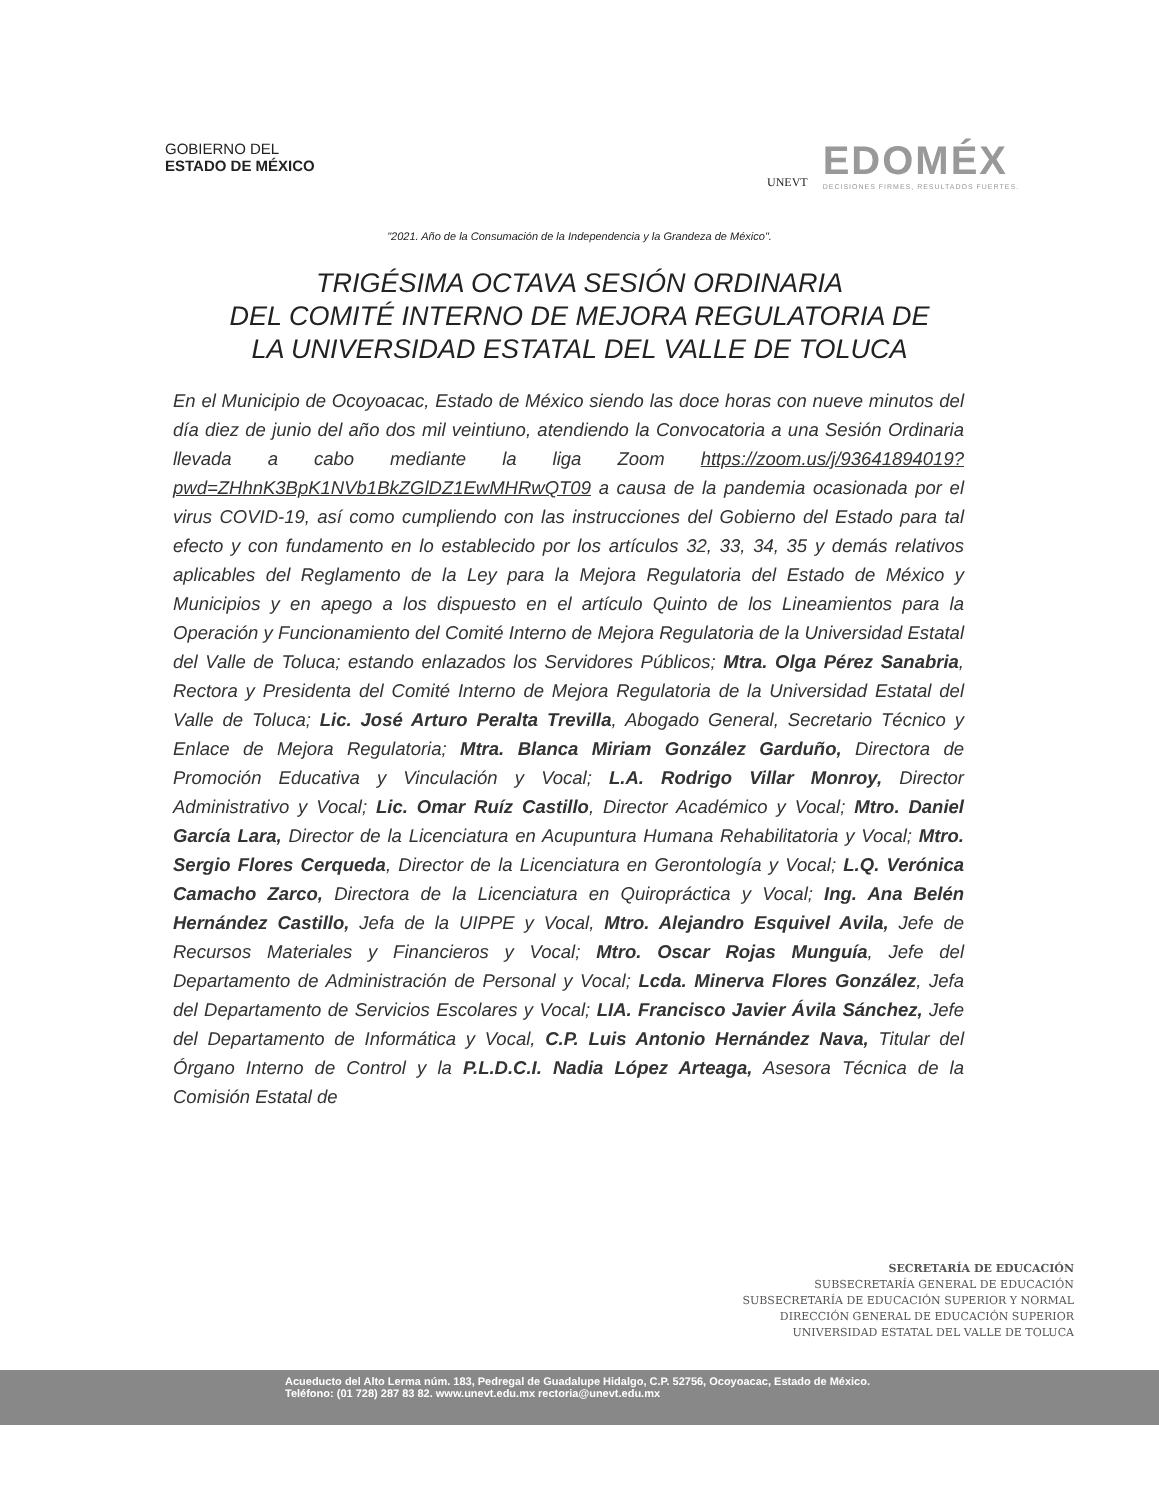GOBIERNO DEL
ESTADO DE MÉXICO
UNEVT
EDOMÉX
DECISIONES FIRMES, RESULTADOS FUERTES.
"2021. Año de la Consumación de la Independencia y la Grandeza de México".
TRIGÉSIMA OCTAVA SESIÓN ORDINARIA
DEL COMITÉ INTERNO DE MEJORA REGULATORIA DE
LA UNIVERSIDAD ESTATAL DEL VALLE DE TOLUCA
En el Municipio de Ocoyoacac, Estado de México siendo las doce horas con nueve minutos del día diez de junio del año dos mil veintiuno, atendiendo la Convocatoria a una Sesión Ordinaria llevada a cabo mediante la liga Zoom https://zoom.us/j/93641894019?pwd=ZHhnK3BpK1NVb1BkZGlDZ1EwMHRwQT09 a causa de la pandemia ocasionada por el virus COVID-19, así como cumpliendo con las instrucciones del Gobierno del Estado para tal efecto y con fundamento en lo establecido por los artículos 32, 33, 34, 35 y demás relativos aplicables del Reglamento de la Ley para la Mejora Regulatoria del Estado de México y Municipios y en apego a los dispuesto en el artículo Quinto de los Lineamientos para la Operación y Funcionamiento del Comité Interno de Mejora Regulatoria de la Universidad Estatal del Valle de Toluca; estando enlazados los Servidores Públicos; Mtra. Olga Pérez Sanabria, Rectora y Presidenta del Comité Interno de Mejora Regulatoria de la Universidad Estatal del Valle de Toluca; Lic. José Arturo Peralta Trevilla, Abogado General, Secretario Técnico y Enlace de Mejora Regulatoria; Mtra. Blanca Miriam González Garduño, Directora de Promoción Educativa y Vinculación y Vocal; L.A. Rodrigo Villar Monroy, Director Administrativo y Vocal; Lic. Omar Ruíz Castillo, Director Académico y Vocal; Mtro. Daniel García Lara, Director de la Licenciatura en Acupuntura Humana Rehabilitatoria y Vocal; Mtro. Sergio Flores Cerqueda, Director de la Licenciatura en Gerontología y Vocal; L.Q. Verónica Camacho Zarco, Directora de la Licenciatura en Quiropráctica y Vocal; Ing. Ana Belén Hernández Castillo, Jefa de la UIPPE y Vocal, Mtro. Alejandro Esquivel Avila, Jefe de Recursos Materiales y Financieros y Vocal; Mtro. Oscar Rojas Munguía, Jefe del Departamento de Administración de Personal y Vocal; Lcda. Minerva Flores González, Jefa del Departamento de Servicios Escolares y Vocal; LIA. Francisco Javier Ávila Sánchez, Jefe del Departamento de Informática y Vocal, C.P. Luis Antonio Hernández Nava, Titular del Órgano Interno de Control y la P.L.D.C.I. Nadia López Arteaga, Asesora Técnica de la Comisión Estatal de
SECRETARÍA DE EDUCACIÓN
SUBSECRETARÍA GENERAL DE EDUCACIÓN
SUBSECRETARÍA DE EDUCACIÓN SUPERIOR Y NORMAL
DIRECCIÓN GENERAL DE EDUCACIÓN SUPERIOR
UNIVERSIDAD ESTATAL DEL VALLE DE TOLUCA
Acueducto del Alto Lerma núm. 183, Pedregal de Guadalupe Hidalgo, C.P. 52756, Ocoyoacac, Estado de México.
Teléfono: (01 728) 287 83 82. www.unevt.edu.mx rectoria@unevt.edu.mx